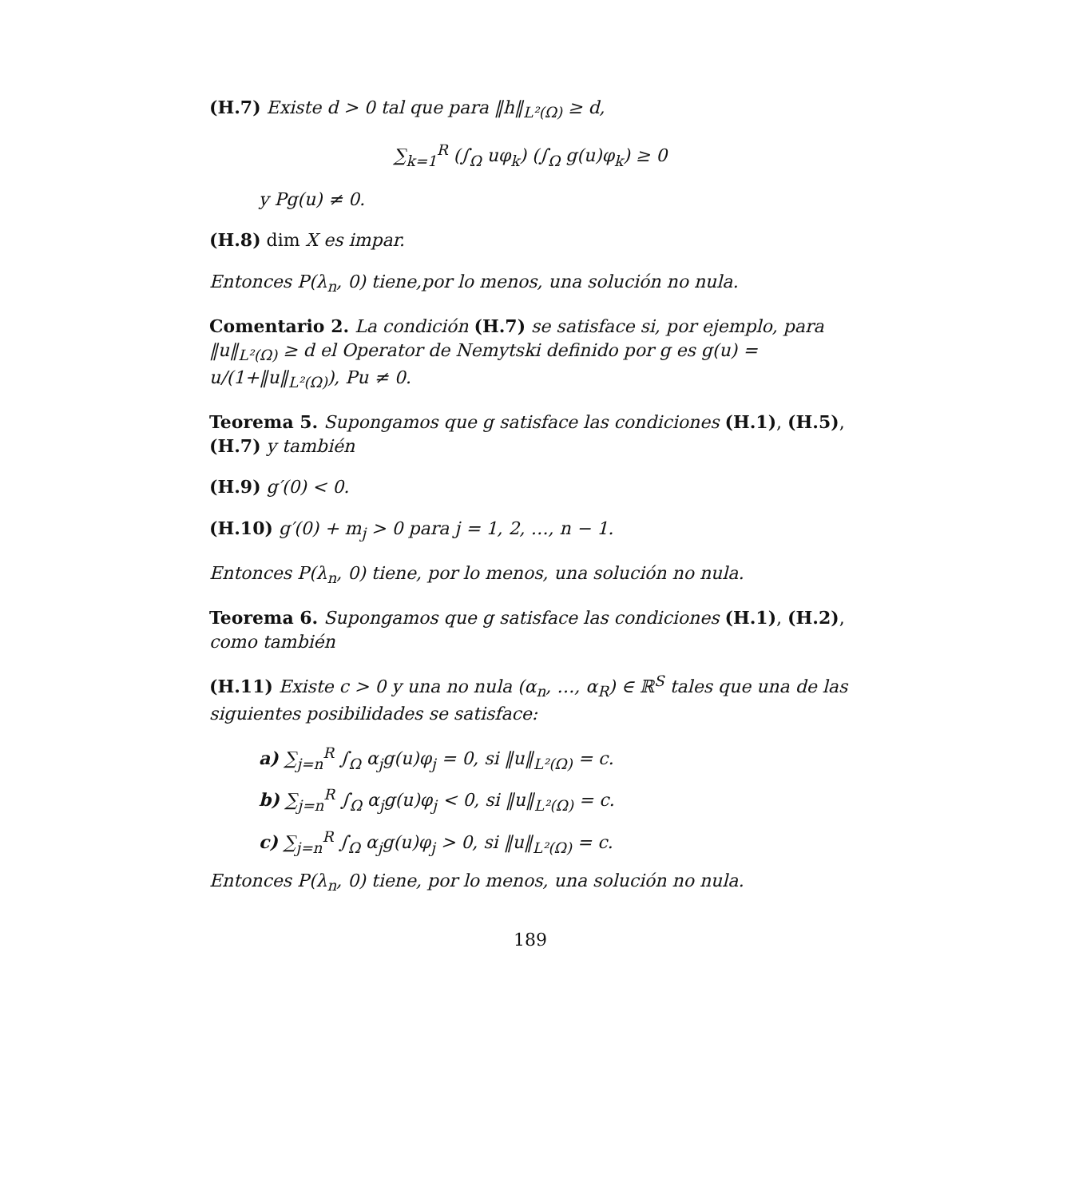(H.7) Existe d > 0 tal que para ‖h‖<sub>L²(Ω)</sub> ≥ d,
∑<sub>k=1</sub><sup>R</sup> (∫<sub>Ω</sub> uφ<sub>k</sub>) (∫<sub>Ω</sub> g(u)φ<sub>k</sub>) ≥ 0
y Pg(u) ≠ 0.
(H.8) dim X es impar.
Entonces P(λ<sub>n</sub>, 0) tiene,por lo menos, una solución no nula.
Comentario 2. La condición (H.7) se satisface si, por ejemplo, para ‖u‖<sub>L²(Ω)</sub> ≥ d el Operator de Nemytski definido por g es g(u) = u/(1+‖u‖<sub>L²(Ω)</sub>), Pu ≠ 0.
Teorema 5. Supongamos que g satisface las condiciones (H.1), (H.5), (H.7) y también
(H.9) g′(0) < 0.
(H.10) g′(0) + m<sub>j</sub> > 0 para j = 1, 2, …, n − 1.
Entonces P(λ<sub>n</sub>, 0) tiene, por lo menos, una solución no nula.
Teorema 6. Supongamos que g satisface las condiciones (H.1), (H.2), como también
(H.11) Existe c > 0 y una no nula (α<sub>n</sub>, …, α<sub>R</sub>) ∈ ℝ<sup>S</sup> tales que una de las siguientes posibilidades se satisface:
a) ∑<sub>j=n</sub><sup>R</sup> ∫<sub>Ω</sub> α<sub>j</sub>g(u)φ<sub>j</sub> = 0, si ‖u‖<sub>L²(Ω)</sub> = c.
b) ∑<sub>j=n</sub><sup>R</sup> ∫<sub>Ω</sub> α<sub>j</sub>g(u)φ<sub>j</sub> < 0, si ‖u‖<sub>L²(Ω)</sub> = c.
c) ∑<sub>j=n</sub><sup>R</sup> ∫<sub>Ω</sub> α<sub>j</sub>g(u)φ<sub>j</sub> > 0, si ‖u‖<sub>L²(Ω)</sub> = c.
Entonces P(λ<sub>n</sub>, 0) tiene, por lo menos, una solución no nula.
189